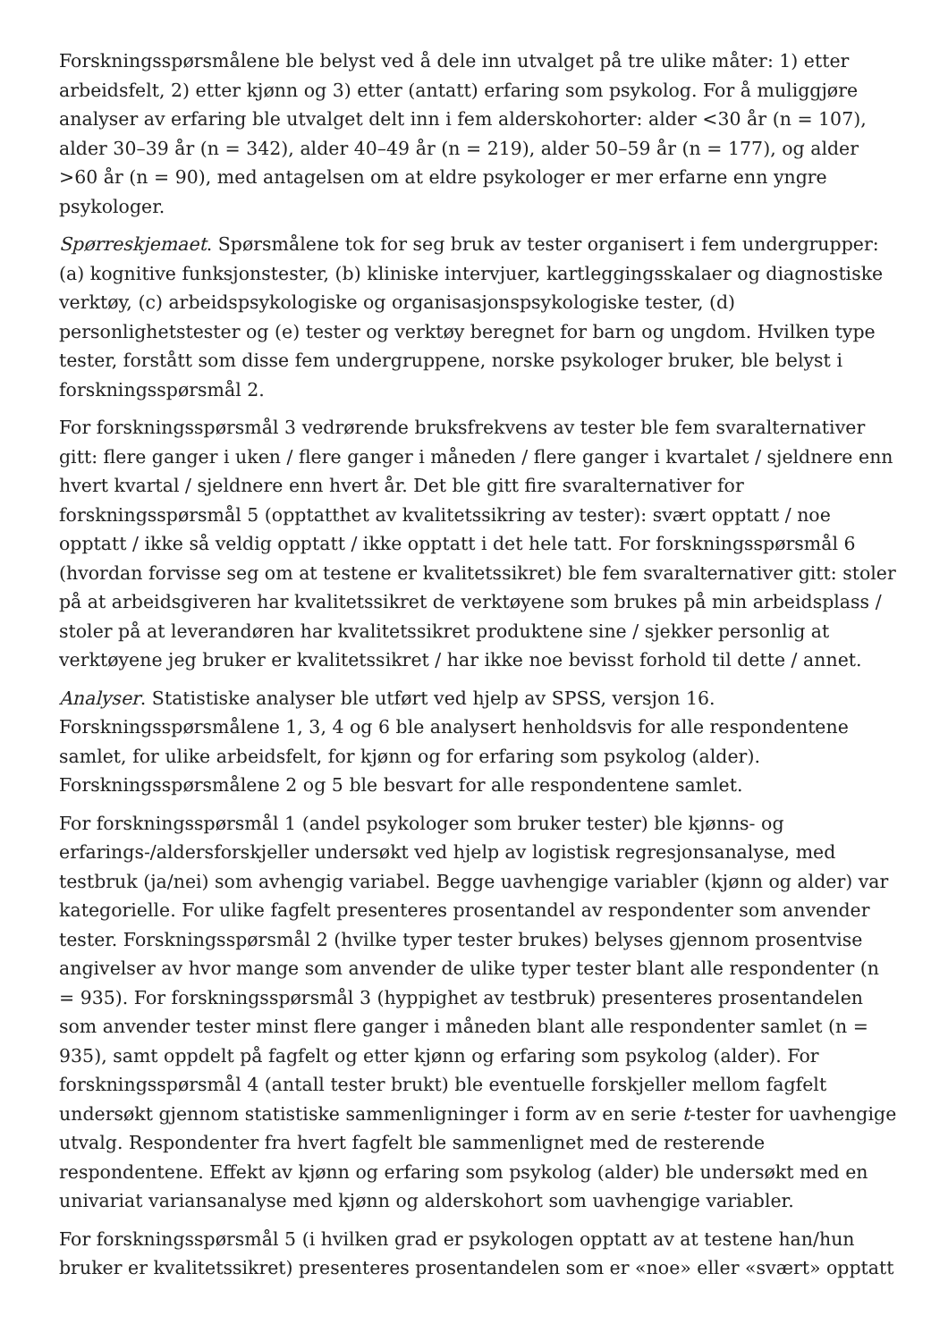Forskningsspørsmålene ble belyst ved å dele inn utvalget på tre ulike måter: 1) etter arbeidsfelt, 2) etter kjønn og 3) etter (antatt) erfaring som psykolog. For å muliggjøre analyser av erfaring ble utvalget delt inn i fem alderskohorter: alder <30 år (n = 107), alder 30–39 år (n = 342), alder 40–49 år (n = 219), alder 50–59 år (n = 177), og alder >60 år (n = 90), med antagelsen om at eldre psykologer er mer erfarne enn yngre psykologer.
Spørreskjemaet. Spørsmålene tok for seg bruk av tester organisert i fem undergrupper: (a) kognitive funksjonstester, (b) kliniske intervjuer, kartleggingsskalaer og diagnostiske verktøy, (c) arbeidspsykologiske og organisasjonspsykologiske tester, (d) personlighetstester og (e) tester og verktøy beregnet for barn og ungdom. Hvilken type tester, forstått som disse fem undergruppene, norske psykologer bruker, ble belyst i forskningsspørsmål 2.
For forskningsspørsmål 3 vedrørende bruksfrekvens av tester ble fem svaralternativer gitt: flere ganger i uken / flere ganger i måneden / flere ganger i kvartalet / sjeldnere enn hvert kvartal / sjeldnere enn hvert år. Det ble gitt fire svaralternativer for forskningsspørsmål 5 (opptatthet av kvalitetssikring av tester): svært opptatt / noe opptatt / ikke så veldig opptatt / ikke opptatt i det hele tatt. For forskningsspørsmål 6 (hvordan forvisse seg om at testene er kvalitetssikret) ble fem svaralternativer gitt: stoler på at arbeidsgiveren har kvalitetssikret de verktøyene som brukes på min arbeidsplass / stoler på at leverandøren har kvalitetssikret produktene sine / sjekker personlig at verktøyene jeg bruker er kvalitetssikret / har ikke noe bevisst forhold til dette / annet.
Analyser. Statistiske analyser ble utført ved hjelp av SPSS, versjon 16. Forskningsspørsmålene 1, 3, 4 og 6 ble analysert henholdsvis for alle respondentene samlet, for ulike arbeidsfelt, for kjønn og for erfaring som psykolog (alder). Forskningsspørsmålene 2 og 5 ble besvart for alle respondentene samlet.
For forskningsspørsmål 1 (andel psykologer som bruker tester) ble kjønns- og erfarings-/aldersforskjeller undersøkt ved hjelp av logistisk regresjonsanalyse, med testbruk (ja/nei) som avhengig variabel. Begge uavhengige variabler (kjønn og alder) var kategorielle. For ulike fagfelt presenteres prosentandel av respondenter som anvender tester. Forskningsspørsmål 2 (hvilke typer tester brukes) belyses gjennom prosentvise angivelser av hvor mange som anvender de ulike typer tester blant alle respondenter (n = 935). For forskningsspørsmål 3 (hyppighet av testbruk) presenteres prosentandelen som anvender tester minst flere ganger i måneden blant alle respondenter samlet (n = 935), samt oppdelt på fagfelt og etter kjønn og erfaring som psykolog (alder). For forskningsspørsmål 4 (antall tester brukt) ble eventuelle forskjeller mellom fagfelt undersøkt gjennom statistiske sammenligninger i form av en serie t-tester for uavhengige utvalg. Respondenter fra hvert fagfelt ble sammenlignet med de resterende respondentene. Effekt av kjønn og erfaring som psykolog (alder) ble undersøkt med en univariat variansanalyse med kjønn og alderskohort som uavhengige variabler.
For forskningsspørsmål 5 (i hvilken grad er psykologen opptatt av at testene han/hun bruker er kvalitetssikret) presenteres prosentandelen som er «noe» eller «svært» opptatt